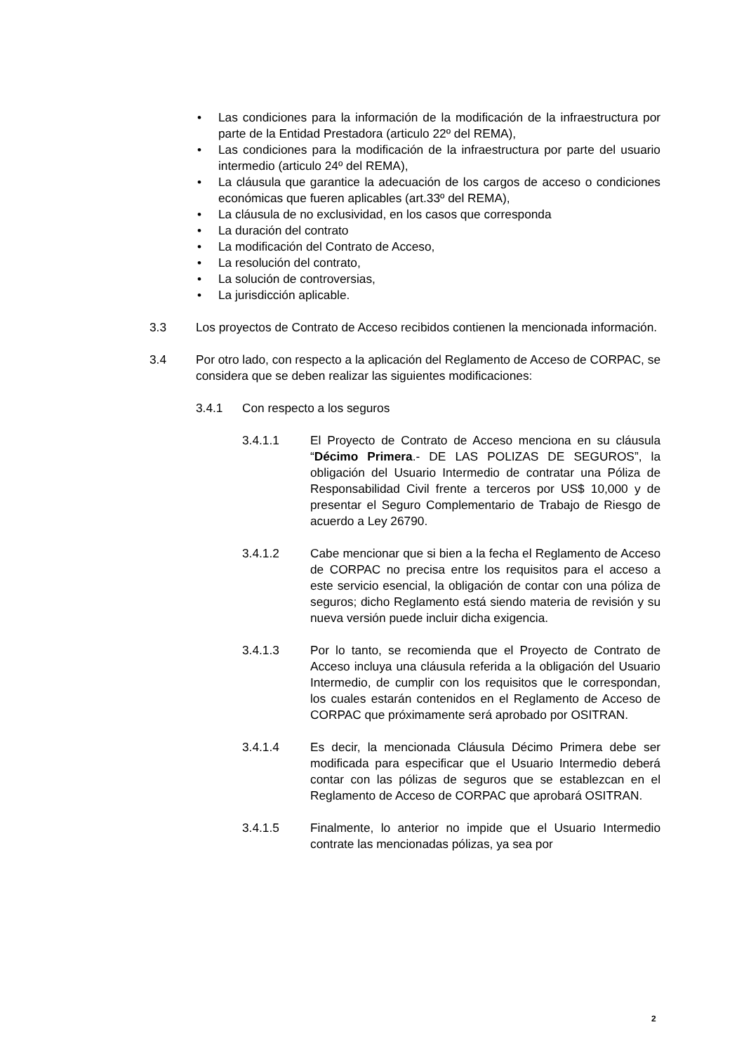• Las condiciones para la información de la modificación de la infraestructura por parte de la Entidad Prestadora (articulo 22º del REMA),
• Las condiciones para la modificación de la infraestructura por parte del usuario intermedio (articulo 24º del REMA),
• La cláusula que garantice la adecuación de los cargos de acceso o condiciones económicas que fueren aplicables (art.33º del REMA),
• La cláusula de no exclusividad, en los casos que corresponda
• La duración del contrato
• La modificación del Contrato de Acceso,
• La resolución del contrato,
• La solución de controversias,
• La jurisdicción aplicable.
3.3 Los proyectos de Contrato de Acceso recibidos contienen la mencionada información.
3.4 Por otro lado, con respecto a la aplicación del Reglamento de Acceso de CORPAC, se considera que se deben realizar las siguientes modificaciones:
3.4.1 Con respecto a los seguros
3.4.1.1 El Proyecto de Contrato de Acceso menciona en su cláusula “Décimo Primera.- DE LAS POLIZAS DE SEGUROS”, la obligación del Usuario Intermedio de contratar una Póliza de Responsabilidad Civil frente a terceros por US$ 10,000 y de presentar el Seguro Complementario de Trabajo de Riesgo de acuerdo a Ley 26790.
3.4.1.2 Cabe mencionar que si bien a la fecha el Reglamento de Acceso de CORPAC no precisa entre los requisitos para el acceso a este servicio esencial, la obligación de contar con una póliza de seguros; dicho Reglamento está siendo materia de revisión y su nueva versión puede incluir dicha exigencia.
3.4.1.3 Por lo tanto, se recomienda que el Proyecto de Contrato de Acceso incluya una cláusula referida a la obligación del Usuario Intermedio, de cumplir con los requisitos que le correspondan, los cuales estarán contenidos en el Reglamento de Acceso de CORPAC que próximamente será aprobado por OSITRAN.
3.4.1.4 Es decir, la mencionada Cláusula Décimo Primera debe ser modificada para especificar que el Usuario Intermedio deberá contar con las pólizas de seguros que se establezcan en el Reglamento de Acceso de CORPAC que aprobará OSITRAN.
3.4.1.5 Finalmente, lo anterior no impide que el Usuario Intermedio contrate las mencionadas pólizas, ya sea por
2